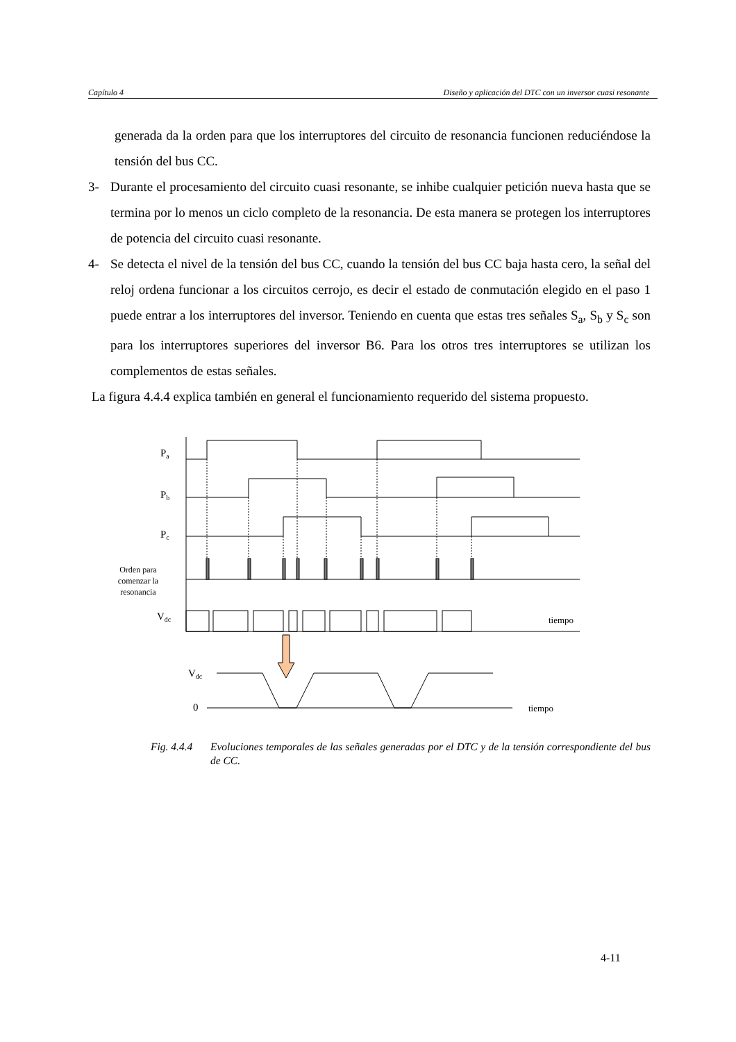Capítulo 4 Diseño y aplicación del DTC con un inversor cuasi resonante
generada da la orden para que los interruptores del circuito de resonancia funcionen reduciéndose la tensión del bus CC.
3- Durante el procesamiento del circuito cuasi resonante, se inhibe cualquier petición nueva hasta que se termina por lo menos un ciclo completo de la resonancia. De esta manera se protegen los interruptores de potencia del circuito cuasi resonante.
4- Se detecta el nivel de la tensión del bus CC, cuando la tensión del bus CC baja hasta cero, la señal del reloj ordena funcionar a los circuitos cerrojo, es decir el estado de conmutación elegido en el paso 1 puede entrar a los interruptores del inversor. Teniendo en cuenta que estas tres señales S<sub>a</sub>, S<sub>b</sub> y S<sub>c</sub> son para los interruptores superiores del inversor B6. Para los otros tres interruptores se utilizan los complementos de estas señales.
La figura 4.4.4 explica también en general el funcionamiento requerido del sistema propuesto.
Pa
Pb
Pc
Orden para
comenzar la
resonancia
Vdc
tiempo
Vdc
0
tiempo
Fig. 4.4.4 Evoluciones temporales de las señales generadas por el DTC y de la tensión correspondiente del bus de CC.
4-11